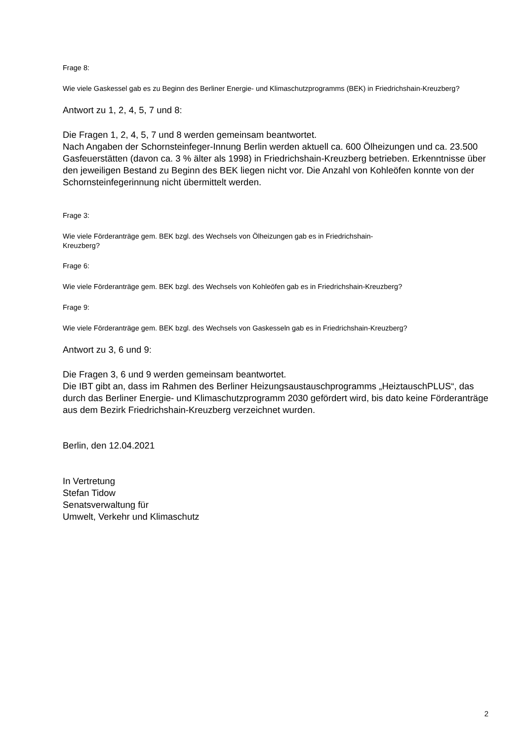Frage 8:
Wie viele Gaskessel gab es zu Beginn des Berliner Energie- und Klimaschutzprogramms (BEK) in Friedrichshain-Kreuzberg?
Antwort zu 1, 2, 4, 5, 7 und 8:
Die Fragen 1, 2, 4, 5, 7 und 8 werden gemeinsam beantwortet.
Nach Angaben der Schornsteinfeger-Innung Berlin werden aktuell ca. 600 Ölheizungen und ca. 23.500 Gasfeuerstätten (davon ca. 3 % älter als 1998) in Friedrichshain-Kreuzberg betrieben. Erkenntnisse über den jeweiligen Bestand zu Beginn des BEK liegen nicht vor. Die Anzahl von Kohleöfen konnte von der Schornsteinfegerinnung nicht übermittelt werden.
Frage 3:
Wie viele Förderanträge gem. BEK bzgl. des Wechsels von Ölheizungen gab es in Friedrichshain-
Kreuzberg?
Frage 6:
Wie viele Förderanträge gem. BEK bzgl. des Wechsels von Kohleöfen gab es in Friedrichshain-Kreuzberg?
Frage 9:
Wie viele Förderanträge gem. BEK bzgl. des Wechsels von Gaskesseln gab es in Friedrichshain-Kreuzberg?
Antwort zu 3, 6 und 9:
Die Fragen 3, 6 und 9 werden gemeinsam beantwortet.
Die IBT gibt an, dass im Rahmen des Berliner Heizungsaustauschprogramms „HeiztauschPLUS“, das durch das Berliner Energie- und Klimaschutzprogramm 2030 gefördert wird, bis dato keine Förderanträge aus dem Bezirk Friedrichshain-Kreuzberg verzeichnet wurden.
Berlin, den 12.04.2021
In Vertretung
Stefan Tidow
Senatsverwaltung für
Umwelt, Verkehr und Klimaschutz
2